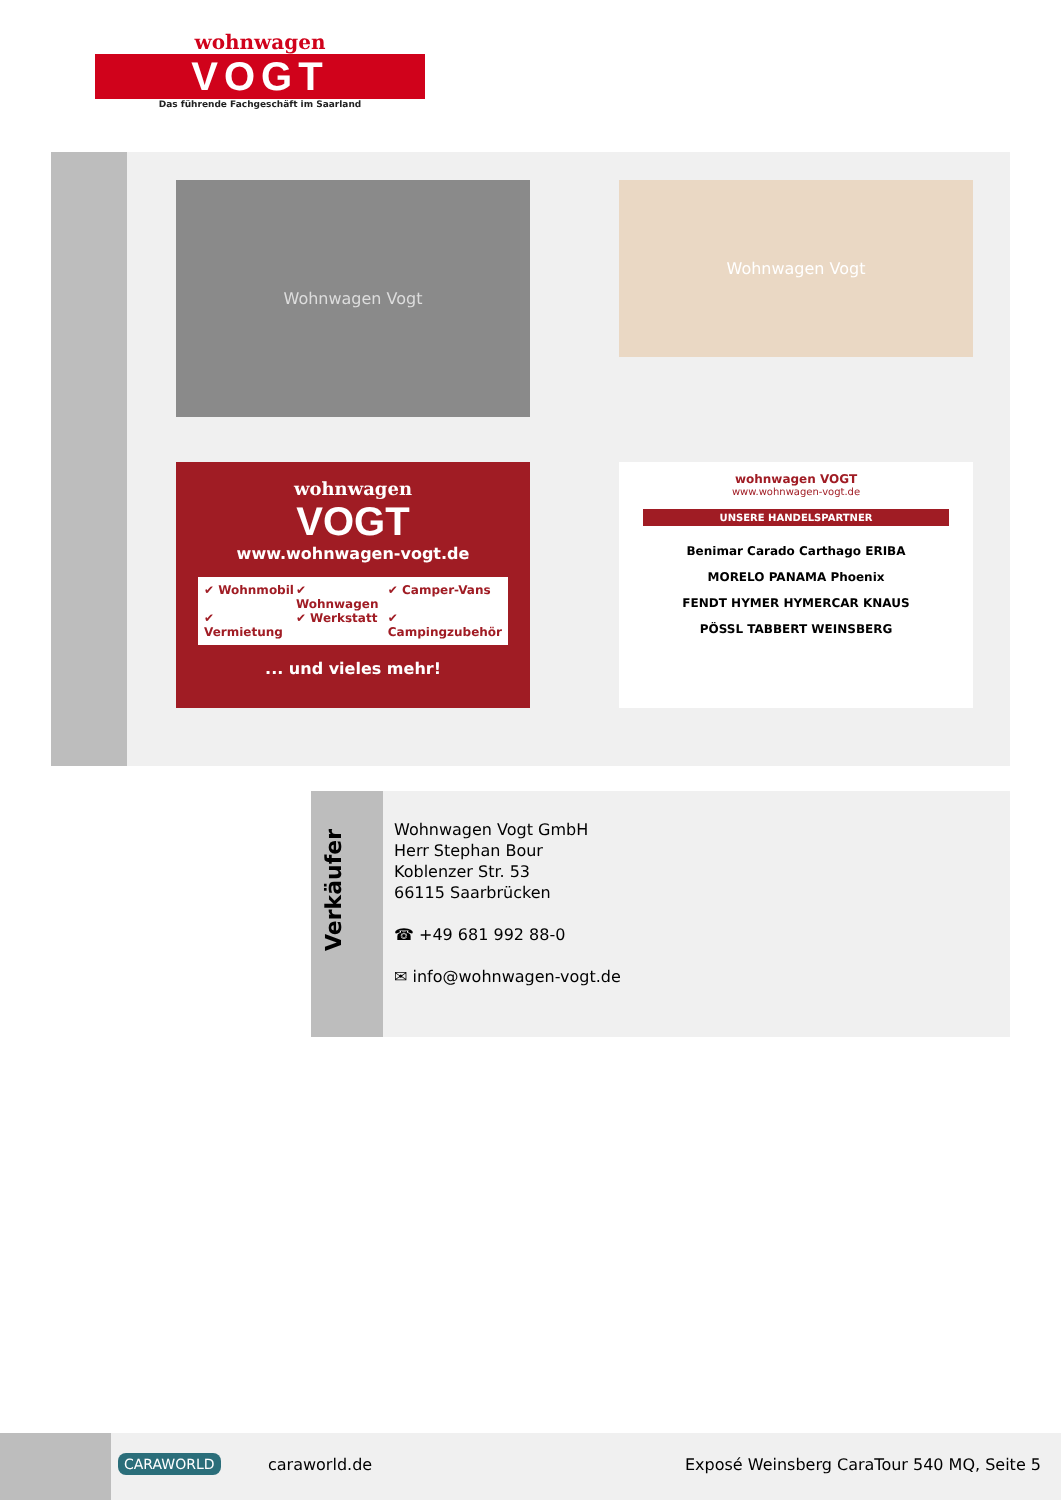wohnwagen
VOGT
Das führende Fachgeschäft im Saarland
Wohnwagen Vogt Wohnwagen Vogt
wohnwagen
VOGT
www.wohnwagen-vogt.de
✔ Wohnmobil ✔ Wohnwagen ✔ Camper-Vans ✔ Vermietung ✔ Werkstatt ✔ Campingzubehör
... und vieles mehr!
wohnwagen VOGT
www.wohnwagen-vogt.de
UNSERE HANDELSPARTNER
Benimar Carado Carthago ERIBA
MORELO PANAMA Phoenix
FENDT HYMER HYMERCAR KNAUS
PÖSSL TABBERT WEINSBERG
Verkäufer
Wohnwagen Vogt GmbH
Herr Stephan Bour
Koblenzer Str. 53
66115 Saarbrücken
☎ +49 681 992 88-0
✉ info@wohnwagen-vogt.de
CARAWORLD caraworld.de
Exposé Weinsberg CaraTour 540 MQ, Seite 5